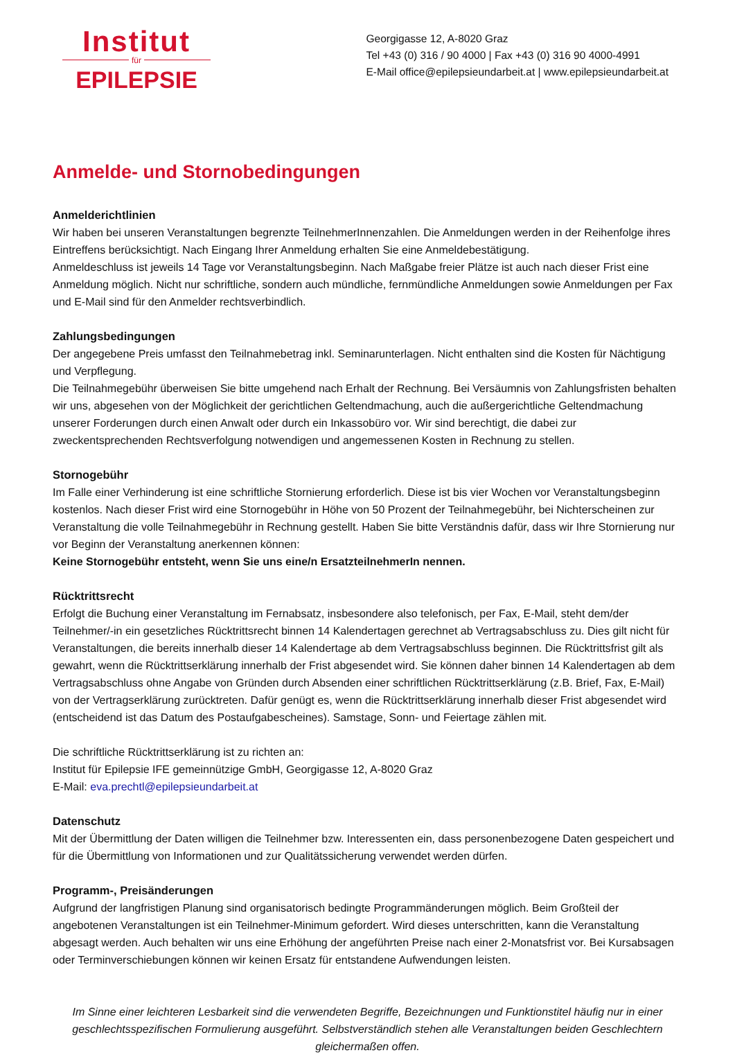Institut
für
EPILEPSIE
Georgigasse 12, A-8020 Graz
Tel +43 (0) 316 / 90 4000 | Fax +43 (0) 316 90 4000-4991
E-Mail office@epilepsieundarbeit.at | www.epilepsieundarbeit.at
Anmelde- und Stornobedingungen
Anmelderichtlinien
Wir haben bei unseren Veranstaltungen begrenzte TeilnehmerInnenzahlen. Die Anmeldungen werden in der Reihenfolge ihres Eintreffens berücksichtigt. Nach Eingang Ihrer Anmeldung erhalten Sie eine Anmeldebestätigung.
Anmeldeschluss ist jeweils 14 Tage vor Veranstaltungsbeginn. Nach Maßgabe freier Plätze ist auch nach dieser Frist eine Anmeldung möglich. Nicht nur schriftliche, sondern auch mündliche, fernmündliche Anmeldungen sowie Anmeldungen per Fax und E-Mail sind für den Anmelder rechtsverbindlich.
Zahlungsbedingungen
Der angegebene Preis umfasst den Teilnahmebetrag inkl. Seminarunterlagen. Nicht enthalten sind die Kosten für Nächtigung und Verpflegung.
Die Teilnahmegebühr überweisen Sie bitte umgehend nach Erhalt der Rechnung. Bei Versäumnis von Zahlungsfristen behalten wir uns, abgesehen von der Möglichkeit der gerichtlichen Geltendmachung, auch die außergerichtliche Geltendmachung unserer Forderungen durch einen Anwalt oder durch ein Inkassobüro vor. Wir sind berechtigt, die dabei zur zweckentsprechenden Rechtsverfolgung notwendigen und angemessenen Kosten in Rechnung zu stellen.
Stornogebühr
Im Falle einer Verhinderung ist eine schriftliche Stornierung erforderlich. Diese ist bis vier Wochen vor Veranstaltungsbeginn kostenlos. Nach dieser Frist wird eine Stornogebühr in Höhe von 50 Prozent der Teilnahmegebühr, bei Nichterscheinen zur Veranstaltung die volle Teilnahmegebühr in Rechnung gestellt. Haben Sie bitte Verständnis dafür, dass wir Ihre Stornierung nur vor Beginn der Veranstaltung anerkennen können:
Keine Stornogebühr entsteht, wenn Sie uns eine/n ErsatzteilnehmerIn nennen.
Rücktrittsrecht
Erfolgt die Buchung einer Veranstaltung im Fernabsatz, insbesondere also telefonisch, per Fax, E-Mail, steht dem/der Teilnehmer/-in ein gesetzliches Rücktrittsrecht binnen 14 Kalendertagen gerechnet ab Vertragsabschluss zu. Dies gilt nicht für Veranstaltungen, die bereits innerhalb dieser 14 Kalendertage ab dem Vertragsabschluss beginnen. Die Rücktrittsfrist gilt als gewahrt, wenn die Rücktrittserklärung innerhalb der Frist abgesendet wird. Sie können daher binnen 14 Kalendertagen ab dem Vertragsabschluss ohne Angabe von Gründen durch Absenden einer schriftlichen Rücktrittserklärung (z.B. Brief, Fax, E-Mail) von der Vertragserklärung zurücktreten. Dafür genügt es, wenn die Rücktrittserklärung innerhalb dieser Frist abgesendet wird (entscheidend ist das Datum des Postaufgabescheines). Samstage, Sonn- und Feiertage zählen mit.
Die schriftliche Rücktrittserklärung ist zu richten an:
Institut für Epilepsie IFE gemeinnützige GmbH, Georgigasse 12, A-8020 Graz
E-Mail: eva.prechtl@epilepsieundarbeit.at
Datenschutz
Mit der Übermittlung der Daten willigen die Teilnehmer bzw. Interessenten ein, dass personenbezogene Daten gespeichert und für die Übermittlung von Informationen und zur Qualitätssicherung verwendet werden dürfen.
Programm-, Preisänderungen
Aufgrund der langfristigen Planung sind organisatorisch bedingte Programmänderungen möglich. Beim Großteil der angebotenen Veranstaltungen ist ein Teilnehmer-Minimum gefordert. Wird dieses unterschritten, kann die Veranstaltung abgesagt werden. Auch behalten wir uns eine Erhöhung der angeführten Preise nach einer 2-Monatsfrist vor. Bei Kursabsagen oder Terminverschiebungen können wir keinen Ersatz für entstandene Aufwendungen leisten.
Im Sinne einer leichteren Lesbarkeit sind die verwendeten Begriffe, Bezeichnungen und Funktionstitel häufig nur in einer geschlechtsspezifischen Formulierung ausgeführt. Selbstverständlich stehen alle Veranstaltungen beiden Geschlechtern gleichermaßen offen.